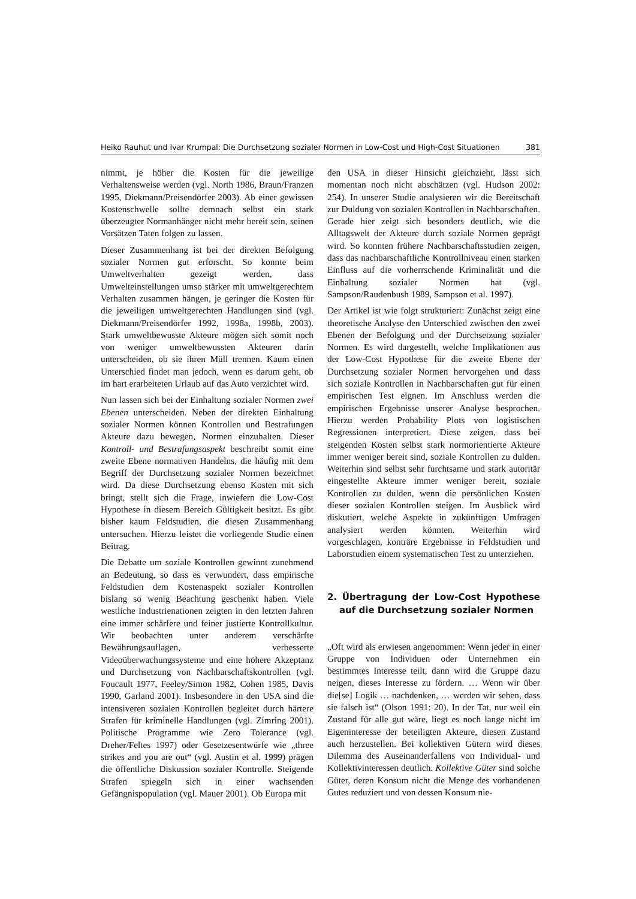Heiko Rauhut und Ivar Krumpal: Die Durchsetzung sozialer Normen in Low-Cost und High-Cost Situationen 381
nimmt, je höher die Kosten für die jeweilige Verhaltensweise werden (vgl. North 1986, Braun/Franzen 1995, Diekmann/Preisendörfer 2003). Ab einer gewissen Kostenschwelle sollte demnach selbst ein stark überzeugter Normanhänger nicht mehr bereit sein, seinen Vorsätzen Taten folgen zu lassen.
Dieser Zusammenhang ist bei der direkten Befolgung sozialer Normen gut erforscht. So konnte beim Umweltverhalten gezeigt werden, dass Umwelteinstellungen umso stärker mit umweltgerechtem Verhalten zusammen hängen, je geringer die Kosten für die jeweiligen umweltgerechten Handlungen sind (vgl. Diekmann/Preisendörfer 1992, 1998a, 1998b, 2003). Stark umweltbewusste Akteure mögen sich somit noch von weniger umweltbewussten Akteuren darin unterscheiden, ob sie ihren Müll trennen. Kaum einen Unterschied findet man jedoch, wenn es darum geht, ob im hart erarbeiteten Urlaub auf das Auto verzichtet wird.
Nun lassen sich bei der Einhaltung sozialer Normen zwei Ebenen unterscheiden. Neben der direkten Einhaltung sozialer Normen können Kontrollen und Bestrafungen Akteure dazu bewegen, Normen einzuhalten. Dieser Kontroll- und Bestrafungsaspekt beschreibt somit eine zweite Ebene normativen Handelns, die häufig mit dem Begriff der Durchsetzung sozialer Normen bezeichnet wird. Da diese Durchsetzung ebenso Kosten mit sich bringt, stellt sich die Frage, inwiefern die Low-Cost Hypothese in diesem Bereich Gültigkeit besitzt. Es gibt bisher kaum Feldstudien, die diesen Zusammenhang untersuchen. Hierzu leistet die vorliegende Studie einen Beitrag.
Die Debatte um soziale Kontrollen gewinnt zunehmend an Bedeutung, so dass es verwundert, dass empirische Feldstudien dem Kostenaspekt sozialer Kontrollen bislang so wenig Beachtung geschenkt haben. Viele westliche Industrienationen zeigten in den letzten Jahren eine immer schärfere und feiner justierte Kontrollkultur. Wir beobachten unter anderem verschärfte Bewährungsauflagen, verbesserte Videoüberwachungssysteme und eine höhere Akzeptanz und Durchsetzung von Nachbarschaftskontrollen (vgl. Foucault 1977, Feeley/Simon 1982, Cohen 1985, Davis 1990, Garland 2001). Insbesondere in den USA sind die intensiveren sozialen Kontrollen begleitet durch härtere Strafen für kriminelle Handlungen (vgl. Zimring 2001). Politische Programme wie Zero Tolerance (vgl. Dreher/Feltes 1997) oder Gesetzesentwürfe wie „three strikes and you are out“ (vgl. Austin et al. 1999) prägen die öffentliche Diskussion sozialer Kontrolle. Steigende Strafen spiegeln sich in einer wachsenden Gefängnispopulation (vgl. Mauer 2001). Ob Europa mit
den USA in dieser Hinsicht gleichzieht, lässt sich momentan noch nicht abschätzen (vgl. Hudson 2002: 254). In unserer Studie analysieren wir die Bereitschaft zur Duldung von sozialen Kontrollen in Nachbarschaften. Gerade hier zeigt sich besonders deutlich, wie die Alltagswelt der Akteure durch soziale Normen geprägt wird. So konnten frühere Nachbarschaftsstudien zeigen, dass das nachbarschaftliche Kontrollniveau einen starken Einfluss auf die vorherrschende Kriminalität und die Einhaltung sozialer Normen hat (vgl. Sampson/Raudenbush 1989, Sampson et al. 1997).
Der Artikel ist wie folgt strukturiert: Zunächst zeigt eine theoretische Analyse den Unterschied zwischen den zwei Ebenen der Befolgung und der Durchsetzung sozialer Normen. Es wird dargestellt, welche Implikationen aus der Low-Cost Hypothese für die zweite Ebene der Durchsetzung sozialer Normen hervorgehen und dass sich soziale Kontrollen in Nachbarschaften gut für einen empirischen Test eignen. Im Anschluss werden die empirischen Ergebnisse unserer Analyse besprochen. Hierzu werden Probability Plots von logistischen Regressionen interpretiert. Diese zeigen, dass bei steigenden Kosten selbst stark normorientierte Akteure immer weniger bereit sind, soziale Kontrollen zu dulden. Weiterhin sind selbst sehr furchtsame und stark autoritär eingestellte Akteure immer weniger bereit, soziale Kontrollen zu dulden, wenn die persönlichen Kosten dieser sozialen Kontrollen steigen. Im Ausblick wird diskutiert, welche Aspekte in zukünftigen Umfragen analysiert werden könnten. Weiterhin wird vorgeschlagen, konträre Ergebnisse in Feldstudien und Laborstudien einem systematischen Test zu unterziehen.
2. Übertragung der Low-Cost Hypothese auf die Durchsetzung sozialer Normen
„Oft wird als erwiesen angenommen: Wenn jeder in einer Gruppe von Individuen oder Unternehmen ein bestimmtes Interesse teilt, dann wird die Gruppe dazu neigen, dieses Interesse zu fördern. … Wenn wir über die[se] Logik … nachdenken, … werden wir sehen, dass sie falsch ist“ (Olson 1991: 20). In der Tat, nur weil ein Zustand für alle gut wäre, liegt es noch lange nicht im Eigeninteresse der beteiligten Akteure, diesen Zustand auch herzustellen. Bei kollektiven Gütern wird dieses Dilemma des Auseinanderfallens von Individual- und Kollektivinteressen deutlich. Kollektive Güter sind solche Güter, deren Konsum nicht die Menge des vorhandenen Gutes reduziert und von dessen Konsum nie-